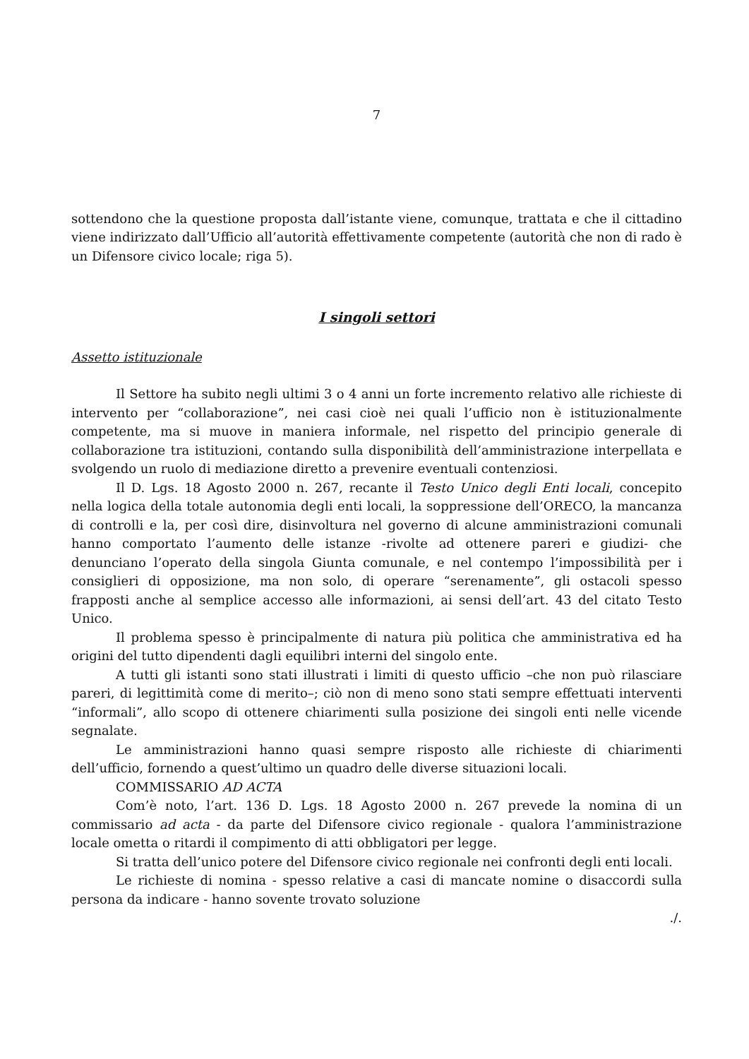7
sottendono che la questione proposta dall’istante viene, comunque, trattata e che il cittadino viene indirizzato dall’Ufficio all’autorità effettivamente competente (autorità che non di rado è un Difensore civico locale; riga 5).
I singoli settori
Assetto istituzionale
Il Settore ha subito negli ultimi 3 o 4 anni un forte incremento relativo alle richieste di intervento per “collaborazione”, nei casi cioè nei quali l’ufficio non è istituzionalmente competente, ma si muove in maniera informale, nel rispetto del principio generale di collaborazione tra istituzioni, contando sulla disponibilità dell’amministrazione interpellata e svolgendo un ruolo di mediazione diretto a prevenire eventuali contenziosi.
Il D. Lgs. 18 Agosto 2000 n. 267, recante il Testo Unico degli Enti locali, concepito nella logica della totale autonomia degli enti locali, la soppressione dell’ORECO, la mancanza di controlli e la, per così dire, disinvoltura nel governo di alcune amministrazioni comunali hanno comportato l’aumento delle istanze -rivolte ad ottenere pareri e giudizi- che denunciano l’operato della singola Giunta comunale, e nel contempo l’impossibilità per i consiglieri di opposizione, ma non solo, di operare “serenamente”, gli ostacoli spesso frapposti anche al semplice accesso alle informazioni, ai sensi dell’art. 43 del citato Testo Unico.
Il problema spesso è principalmente di natura più politica che amministrativa ed ha origini del tutto dipendenti dagli equilibri interni del singolo ente.
A tutti gli istanti sono stati illustrati i limiti di questo ufficio –che non può rilasciare pareri, di legittimità come di merito–; ciò non di meno sono stati sempre effettuati interventi “informali”, allo scopo di ottenere chiarimenti sulla posizione dei singoli enti nelle vicende segnalate.
Le amministrazioni hanno quasi sempre risposto alle richieste di chiarimenti dell’ufficio, fornendo a quest’ultimo un quadro delle diverse situazioni locali.
COMMISSARIO AD ACTA
Com’è noto, l’art. 136 D. Lgs. 18 Agosto 2000 n. 267 prevede la nomina di un commissario ad acta - da parte del Difensore civico regionale - qualora l’amministrazione locale ometta o ritardi il compimento di atti obbligatori per legge.
Si tratta dell’unico potere del Difensore civico regionale nei confronti degli enti locali.
Le richieste di nomina - spesso relative a casi di mancate nomine o disaccordi sulla persona da indicare - hanno sovente trovato soluzione
./.